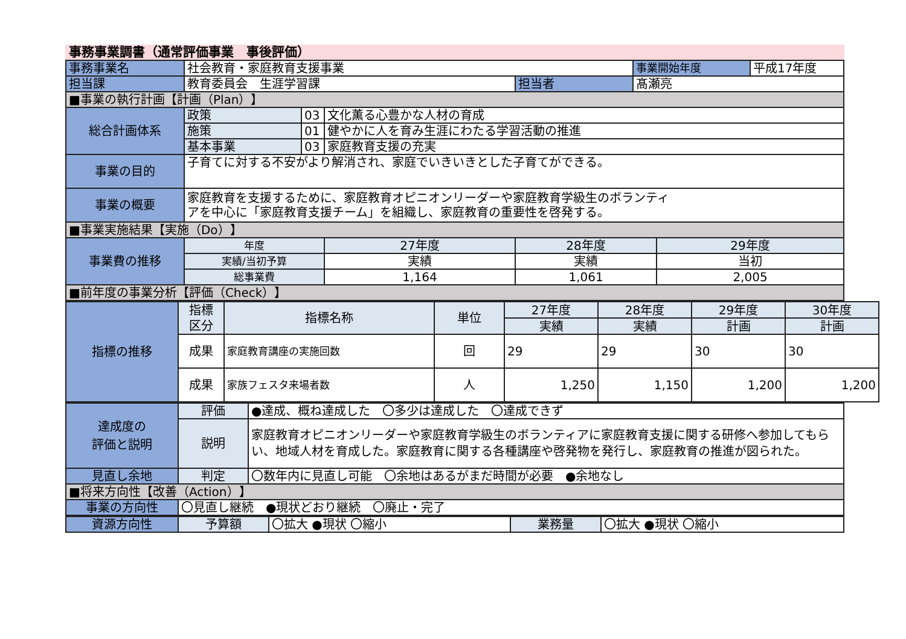事務事業調書（通常評価事業　事後評価）
| 事務事業名 | 社会教育・家庭教育支援事業 | | | | 事業開始年度 | | 平成17年度 |
| 担当課 | 教育委員会 生涯学習課 | | | 担当者 | 髙瀬亮 | | |
| ■事業の執行計画【計画（Plan）】 | | | | | | | |
| 総合計画体系 | 政策 | 03 | 文化薫る心豊かな人材の育成 | | | | |
| | 施策 | 01 | 健やかに人を育み生涯にわたる学習活動の推進 | | | | |
| | 基本事業 | 03 | 家庭教育支援の充実 | | | | |
| 事業の目的 | 子育てに対する不安がより解消され、家庭でいきいきとした子育てができる。 | | | | | | |
| 事業の概要 | 家庭教育を支援するために、家庭教育オピニオンリーダーや家庭教育学級生のボランティ アを中心に「家庭教育支援チーム」を組織し、家庭教育の重要性を啓発する。 | | | | | | |
| ■事業実施結果【実施（Do）】 | | | | | | | |
| 事業費の推移 | 年度 | | 27年度 | 28年度 | | 29年度 | |
| | 実績/当初予算 | | 実績 | 実績 | | 当初 | |
| | 総事業費 | | 1,164 | 1,061 | | 2,005 | |
| ■前年度の事業分析【評価（Check）】 | | | | | | | |
| 指標の推移 | 指標 区分 | 指標名称 | 単位 | 27年度 | 28年度 | 29年度 | 30年度 |
| | | | | 実績 | 実績 | 計画 | 計画 |
| | 成果 | 家庭教育講座の実施回数 | 回 | 29 | 29 | 30 | 30 |
| | 成果 | 家族フェスタ来場者数 | 人 | 1,250 | 1,150 | 1,200 | 1,200 |
| 達成度の 評価と説明 | 評価 | ●達成、概ね達成した 〇多少は達成した 〇達成できず |
| | 説明 | 家庭教育オピニオンリーダーや家庭教育学級生のボランティアに家庭教育支援に関する研修へ参加してもらい、地域人材を育成した。家庭教育に関する各種講座や啓発物を発行し、家庭教育の推進が図られた。 |
| 見直し余地 | 判定 | 〇数年内に見直し可能 〇余地はあるがまだ時間が必要 ●余地なし |
| ■将来方向性【改善（Action）】 | | |
| 事業の方向性 | 〇見直し継続 ●現状どおり継続 〇廃止・完了 | |
| 資源方向性 | 予算額 | 〇拡大 ●現状 〇縮小 | 業務量 | 〇拡大 ●現状 〇縮小 |